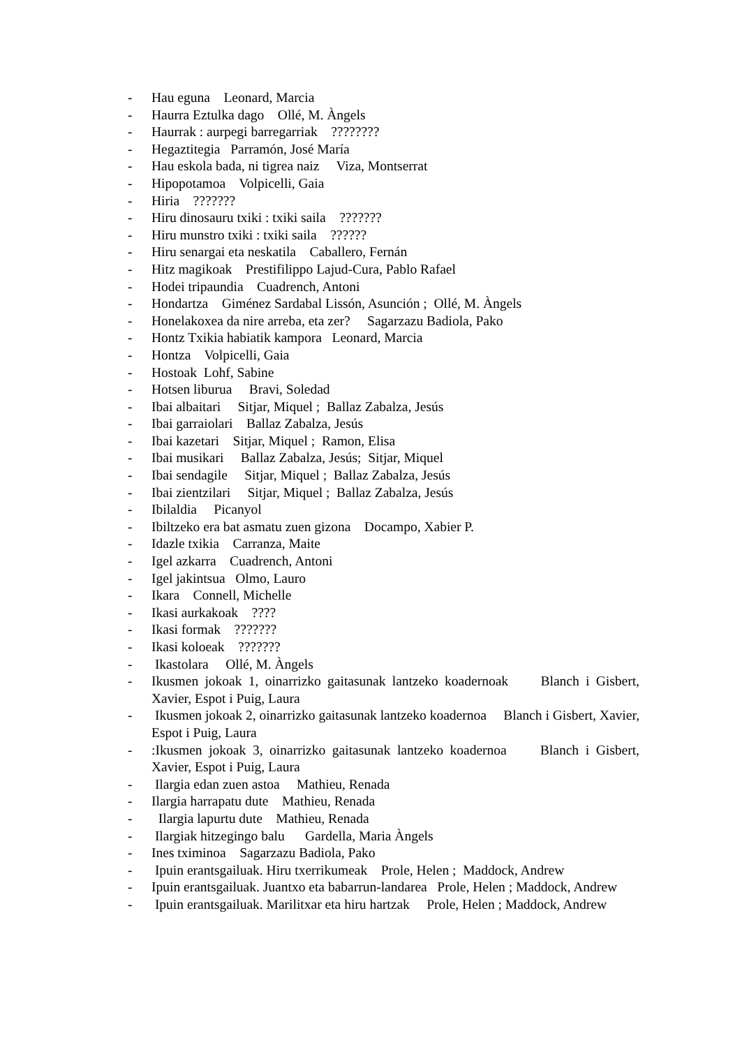- Hau eguna Leonard, Marcia
- Haurra Eztulka dago Ollé, M. Àngels
- Haurrak : aurpegi barregarriak ????????
- Hegaztitegia Parramón, José María
- Hau eskola bada, ni tigrea naiz Viza, Montserrat
- Hipopotamoa Volpicelli, Gaia
- Hiria ???????
- Hiru dinosauru txiki : txiki saila ???????
- Hiru munstro txiki : txiki saila ??????
- Hiru senargai eta neskatila Caballero, Fernán
- Hitz magikoak Prestifilippo Lajud-Cura, Pablo Rafael
- Hodei tripaundia Cuadrench, Antoni
- Hondartza Giménez Sardabal Lissón, Asunción ; Ollé, M. Àngels
- Honelakoxea da nire arreba, eta zer? Sagarzazu Badiola, Pako
- Hontz Txikia habiatik kampora Leonard, Marcia
- Hontza Volpicelli, Gaia
- Hostoak Lohf, Sabine
- Hotsen liburua Bravi, Soledad
- Ibai albaitari Sitjar, Miquel ; Ballaz Zabalza, Jesús
- Ibai garraiolari Ballaz Zabalza, Jesús
- Ibai kazetari Sitjar, Miquel ; Ramon, Elisa
- Ibai musikari Ballaz Zabalza, Jesús; Sitjar, Miquel
- Ibai sendagile Sitjar, Miquel ; Ballaz Zabalza, Jesús
- Ibai zientzilari Sitjar, Miquel ; Ballaz Zabalza, Jesús
- Ibilaldia Picanyol
- Ibiltzeko era bat asmatu zuen gizona Docampo, Xabier P.
- Idazle txikia Carranza, Maite
- Igel azkarra Cuadrench, Antoni
- Igel jakintsua Olmo, Lauro
- Ikara Connell, Michelle
- Ikasi aurkakoak ????
- Ikasi formak ???????
- Ikasi koloeak ???????
- Ikastolara Ollé, M. Àngels
- Ikusmen jokoak 1, oinarrizko gaitasunak lantzeko koadernoak Blanch i Gisbert, Xavier, Espot i Puig, Laura
- Ikusmen jokoak 2, oinarrizko gaitasunak lantzeko koadernoa Blanch i Gisbert, Xavier, Espot i Puig, Laura
-:Ikusmen jokoak 3, oinarrizko gaitasunak lantzeko koadernoa Blanch i Gisbert, Xavier, Espot i Puig, Laura
- Ilargia edan zuen astoa Mathieu, Renada
- Ilargia harrapatu dute Mathieu, Renada
- Ilargia lapurtu dute Mathieu, Renada
- Ilargiak hitzegingo balu Gardella, Maria Àngels
- Ines tximinoa Sagarzazu Badiola, Pako
- Ipuin erantsgailuak. Hiru txerrikumeak Prole, Helen ; Maddock, Andrew
- Ipuin erantsgailuak. Juantxo eta babarrun-landarea Prole, Helen ; Maddock, Andrew
- Ipuin erantsgailuak. Marilitxar eta hiru hartzak Prole, Helen ; Maddock, Andrew